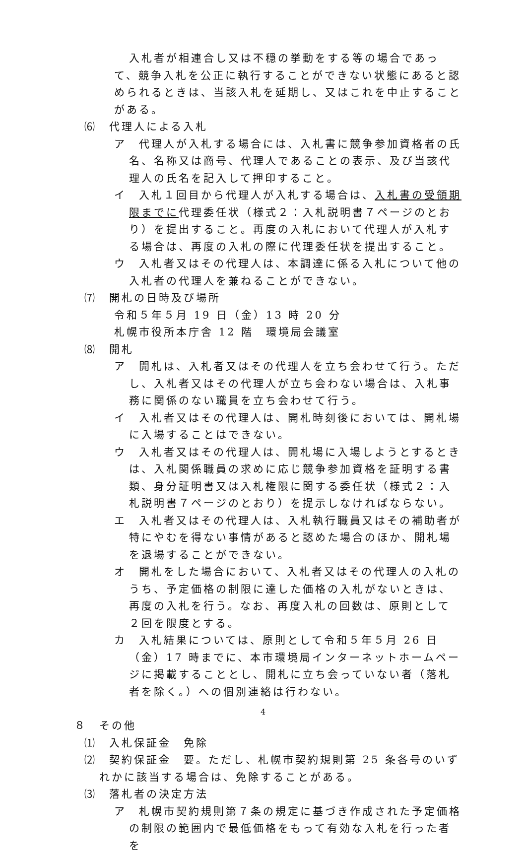入札者が相連合し又は不穏の挙動をする等の場合であって、競争入札を公正に執行することができない状態にあると認められるときは、当該入札を延期し、又はこれを中止することがある。
⑹　代理人による入札
ア　代理人が入札する場合には、入札書に競争参加資格者の氏名、名称又は商号、代理人であることの表示、及び当該代理人の氏名を記入して押印すること。
イ　入札１回目から代理人が入札する場合は、入札書の受領期限までに代理委任状（様式２：入札説明書７ページのとおり）を提出すること。再度の入札において代理人が入札する場合は、再度の入札の際に代理委任状を提出すること。
ウ　入札者又はその代理人は、本調達に係る入札について他の入札者の代理人を兼ねることができない。
⑺　開札の日時及び場所
令和５年５月 19 日（金）13 時 20 分
札幌市役所本庁舎 12 階　環境局会議室
⑻　開札
ア　開札は、入札者又はその代理人を立ち会わせて行う。ただし、入札者又はその代理人が立ち会わない場合は、入札事務に関係のない職員を立ち会わせて行う。
イ　入札者又はその代理人は、開札時刻後においては、開札場に入場することはできない。
ウ　入札者又はその代理人は、開札場に入場しようとするときは、入札関係職員の求めに応じ競争参加資格を証明する書類、身分証明書又は入札権限に関する委任状（様式２：入札説明書７ページのとおり）を提示しなければならない。
エ　入札者又はその代理人は、入札執行職員又はその補助者が特にやむを得ない事情があると認めた場合のほか、開札場を退場することができない。
オ　開札をした場合において、入札者又はその代理人の入札のうち、予定価格の制限に達した価格の入札がないときは、再度の入札を行う。なお、再度入札の回数は、原則として２回を限度とする。
カ　入札結果については、原則として令和５年５月 26 日（金）17 時までに、本市環境局インターネットホームページに掲載することとし、開札に立ち会っていない者（落札者を除く。）への個別連絡は行わない。
８　その他
⑴　入札保証金　免除
⑵　契約保証金　要。ただし、札幌市契約規則第 25 条各号のいずれかに該当する場合は、免除することがある。
⑶　落札者の決定方法
ア　札幌市契約規則第７条の規定に基づき作成された予定価格の制限の範囲内で最低価格をもって有効な入札を行った者を
4